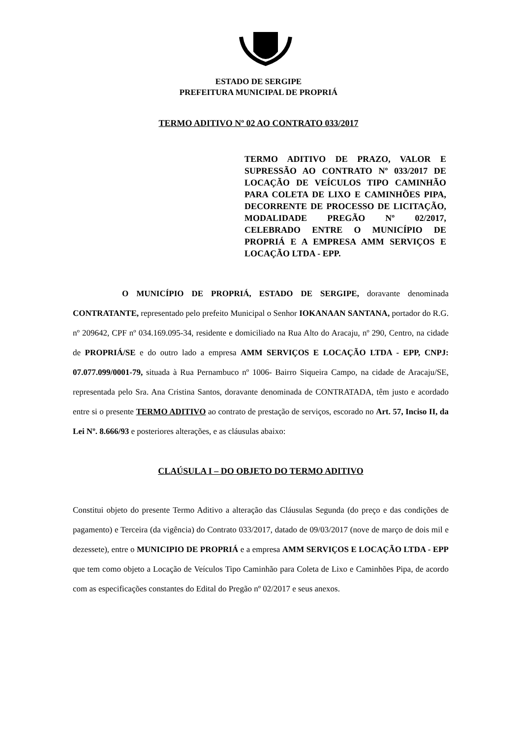ESTADO DE SERGIPE
PREFEITURA MUNICIPAL DE PROPRIÁ
TERMO ADITIVO Nº 02 AO CONTRATO 033/2017
TERMO ADITIVO DE PRAZO, VALOR E SUPRESSÃO AO CONTRATO Nº 033/2017 DE LOCAÇÃO DE VEÍCULOS TIPO CAMINHÃO PARA COLETA DE LIXO E CAMINHÕES PIPA, DECORRENTE DE PROCESSO DE LICITAÇÃO, MODALIDADE PREGÃO Nº 02/2017, CELEBRADO ENTRE O MUNICÍPIO DE PROPRIÁ E A EMPRESA AMM SERVIÇOS E LOCAÇÃO LTDA - EPP.
O MUNICÍPIO DE PROPRIÁ, ESTADO DE SERGIPE, doravante denominada CONTRATANTE, representado pelo prefeito Municipal o Senhor IOKANAAN SANTANA, portador do R.G. nº 209642, CPF nº 034.169.095-34, residente e domiciliado na Rua Alto do Aracaju, nº 290, Centro, na cidade de PROPRIÁ/SE e do outro lado a empresa AMM SERVIÇOS E LOCAÇÃO LTDA - EPP, CNPJ: 07.077.099/0001-79, situada à Rua Pernambuco nº 1006- Bairro Siqueira Campo, na cidade de Aracaju/SE, representada pelo Sra. Ana Cristina Santos, doravante denominada de CONTRATADA, têm justo e acordado entre si o presente TERMO ADITIVO ao contrato de prestação de serviços, escorado no Art. 57, Inciso II, da Lei Nº. 8.666/93 e posteriores alterações, e as cláusulas abaixo:
CLAÚSULA I – DO OBJETO DO TERMO ADITIVO
Constitui objeto do presente Termo Aditivo a alteração das Cláusulas Segunda (do preço e das condições de pagamento) e Terceira (da vigência) do Contrato 033/2017, datado de 09/03/2017 (nove de março de dois mil e dezessete), entre o MUNICIPIO DE PROPRIÁ e a empresa AMM SERVIÇOS E LOCAÇÃO LTDA - EPP que tem como objeto a Locação de Veículos Tipo Caminhão para Coleta de Lixo e Caminhões Pipa, de acordo com as especificações constantes do Edital do Pregão nº 02/2017 e seus anexos.